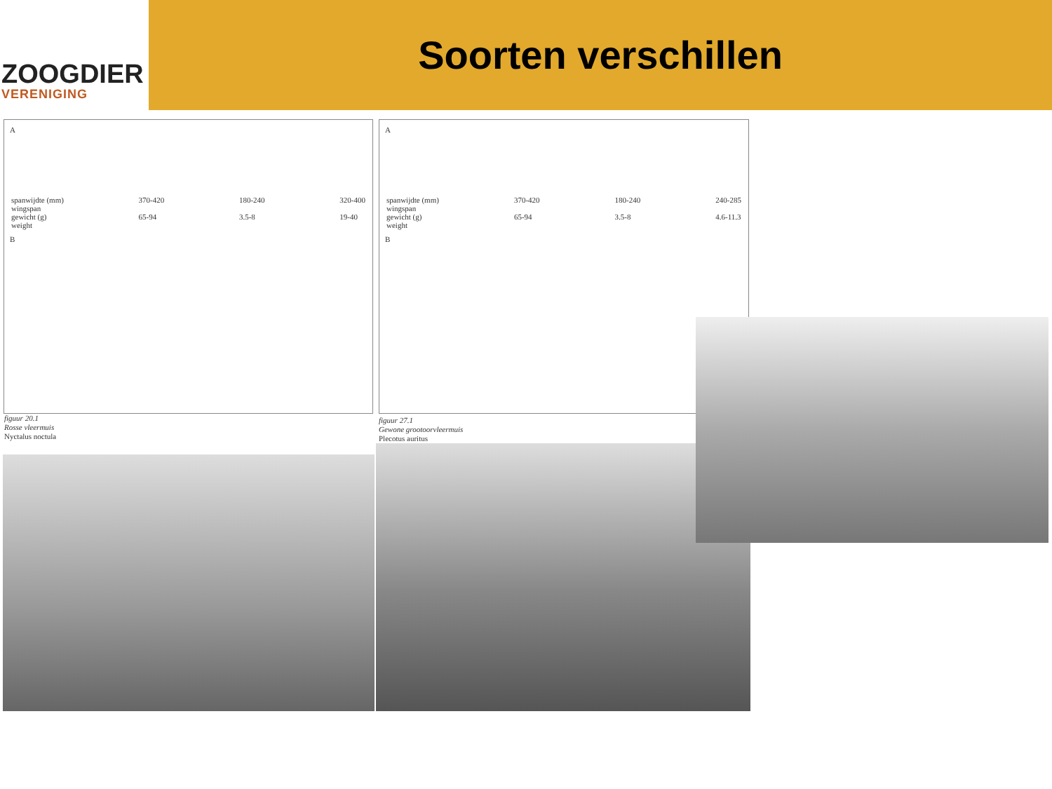ZOOGDIER
VERENIGING
Soorten verschillen
A
spanwijdte (mm)
wingspan
gewicht (g)
weight 370-420
65-94 180-240
3.5-8 320-400
19-40
B
figuur 20.1
Rosse vleermuis
Nyctalus noctula
A
spanwijdte (mm)
wingspan
gewicht (g)
weight 370-420
65-94 180-240
3.5-8 240-285
4.6-11.3
B
figuur 27.1
Gewone grootoorvleermuis
Plecotus auritus